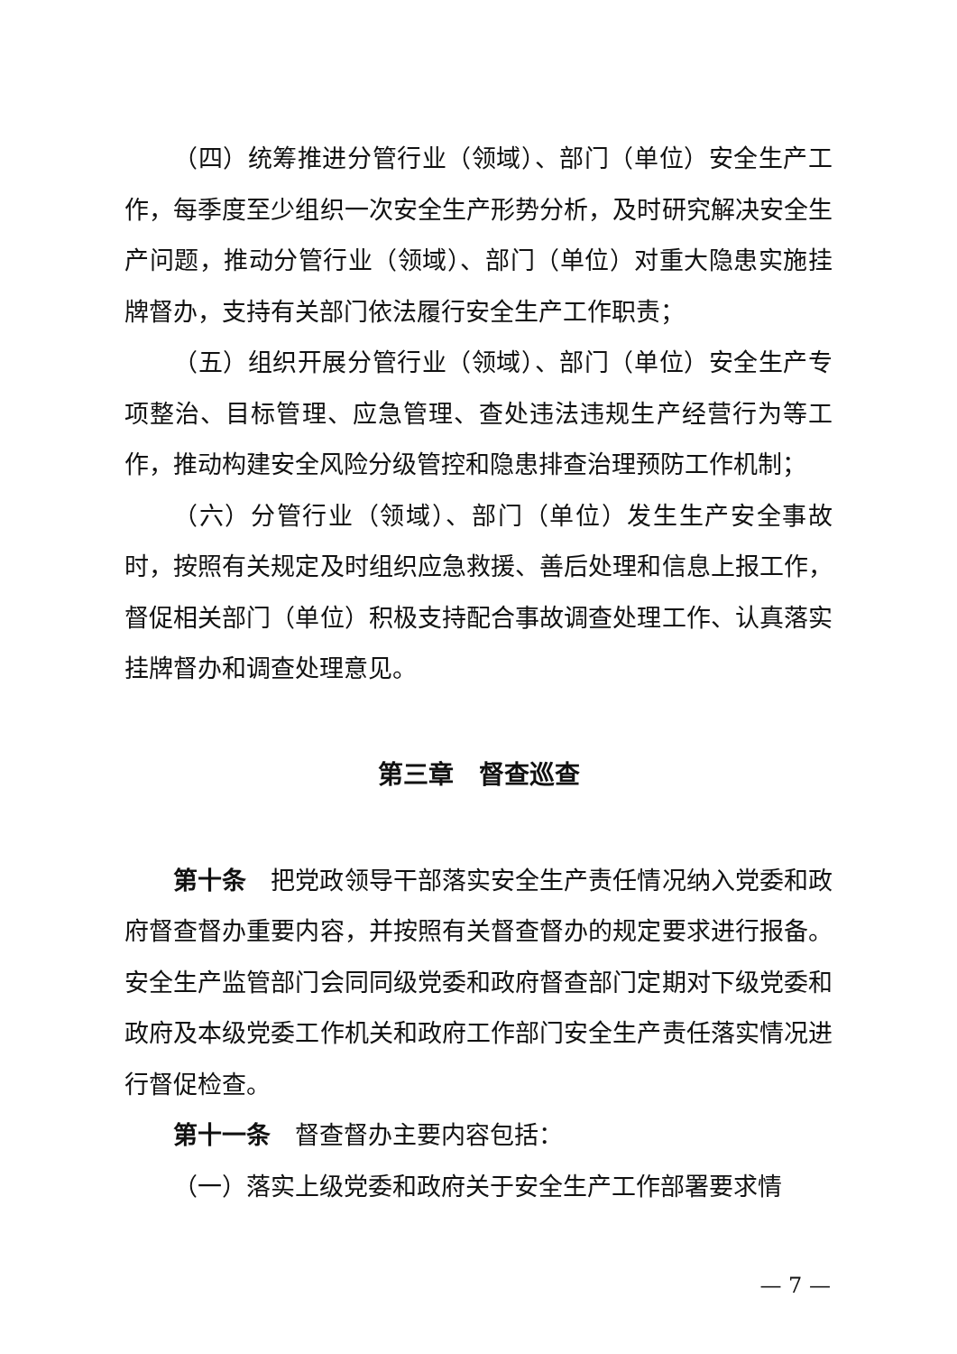（四）统筹推进分管行业（领域）、部门（单位）安全生产工作，每季度至少组织一次安全生产形势分析，及时研究解决安全生产问题，推动分管行业（领域）、部门（单位）对重大隐患实施挂牌督办，支持有关部门依法履行安全生产工作职责；
（五）组织开展分管行业（领域）、部门（单位）安全生产专项整治、目标管理、应急管理、查处违法违规生产经营行为等工作，推动构建安全风险分级管控和隐患排查治理预防工作机制；
（六）分管行业（领域）、部门（单位）发生生产安全事故时，按照有关规定及时组织应急救援、善后处理和信息上报工作，督促相关部门（单位）积极支持配合事故调查处理工作、认真落实挂牌督办和调查处理意见。
第三章　督查巡查
第十条　把党政领导干部落实安全生产责任情况纳入党委和政府督查督办重要内容，并按照有关督查督办的规定要求进行报备。安全生产监管部门会同同级党委和政府督查部门定期对下级党委和政府及本级党委工作机关和政府工作部门安全生产责任落实情况进行督促检查。
第十一条　督查督办主要内容包括：
（一）落实上级党委和政府关于安全生产工作部署要求情
— 7 —